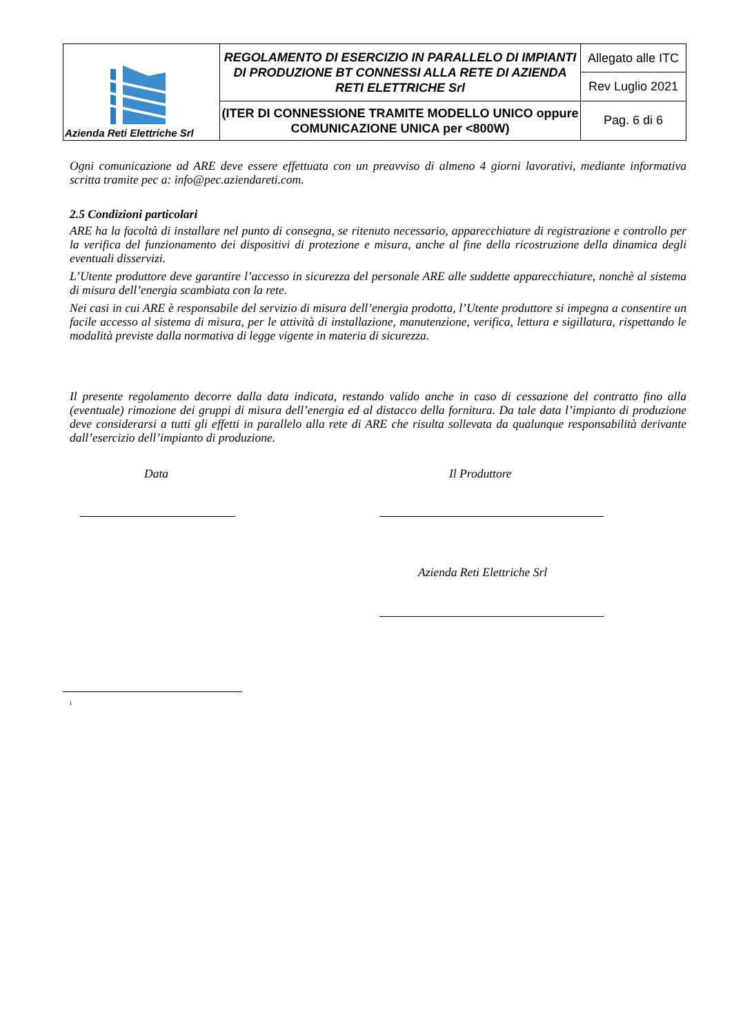| Azienda Reti Elettriche Srl | REGOLAMENTO DI ESERCIZIO IN PARALLELO DI IMPIANTI DI PRODUZIONE BT CONNESSI ALLA RETE DI AZIENDA RETI ELETTRICHE Srl | Allegato alle ITC |
| | | Rev Luglio 2021 |
| | (ITER DI CONNESSIONE TRAMITE MODELLO UNICO oppure COMUNICAZIONE UNICA per <800W) | Pag. 6 di 6 |
Ogni comunicazione ad ARE deve essere effettuata con un preavviso di almeno 4 giorni lavorativi, mediante informativa scritta tramite pec a: info@pec.aziendareti.com.
2.5 Condizioni particolari
ARE ha la facoltà di installare nel punto di consegna, se ritenuto necessario, apparecchiature di registrazione e controllo per la verifica del funzionamento dei dispositivi di protezione e misura, anche al fine della ricostruzione della dinamica degli eventuali disservizi.
L’Utente produttore deve garantire l’accesso in sicurezza del personale ARE alle suddette apparecchiature, nonchè al sistema di misura dell’energia scambiata con la rete.
Nei casi in cui ARE è responsabile del servizio di misura dell’energia prodotta, l’Utente produttore si impegna a consentire un facile accesso al sistema di misura, per le attività di installazione, manutenzione, verifica, lettura e sigillatura, rispettando le modalità previste dalla normativa di legge vigente in materia di sicurezza.
Il presente regolamento decorre dalla data indicata, restando valido anche in caso di cessazione del contratto fino alla (eventuale) rimozione dei gruppi di misura dell’energia ed al distacco della fornitura. Da tale data l’impianto di produzione deve considerarsi a tutti gli effetti in parallelo alla rete di ARE che risulta sollevata da qualunque responsabilità derivante dall’esercizio dell’impianto di produzione.
Data Il Produttore
Azienda Reti Elettriche Srl
i